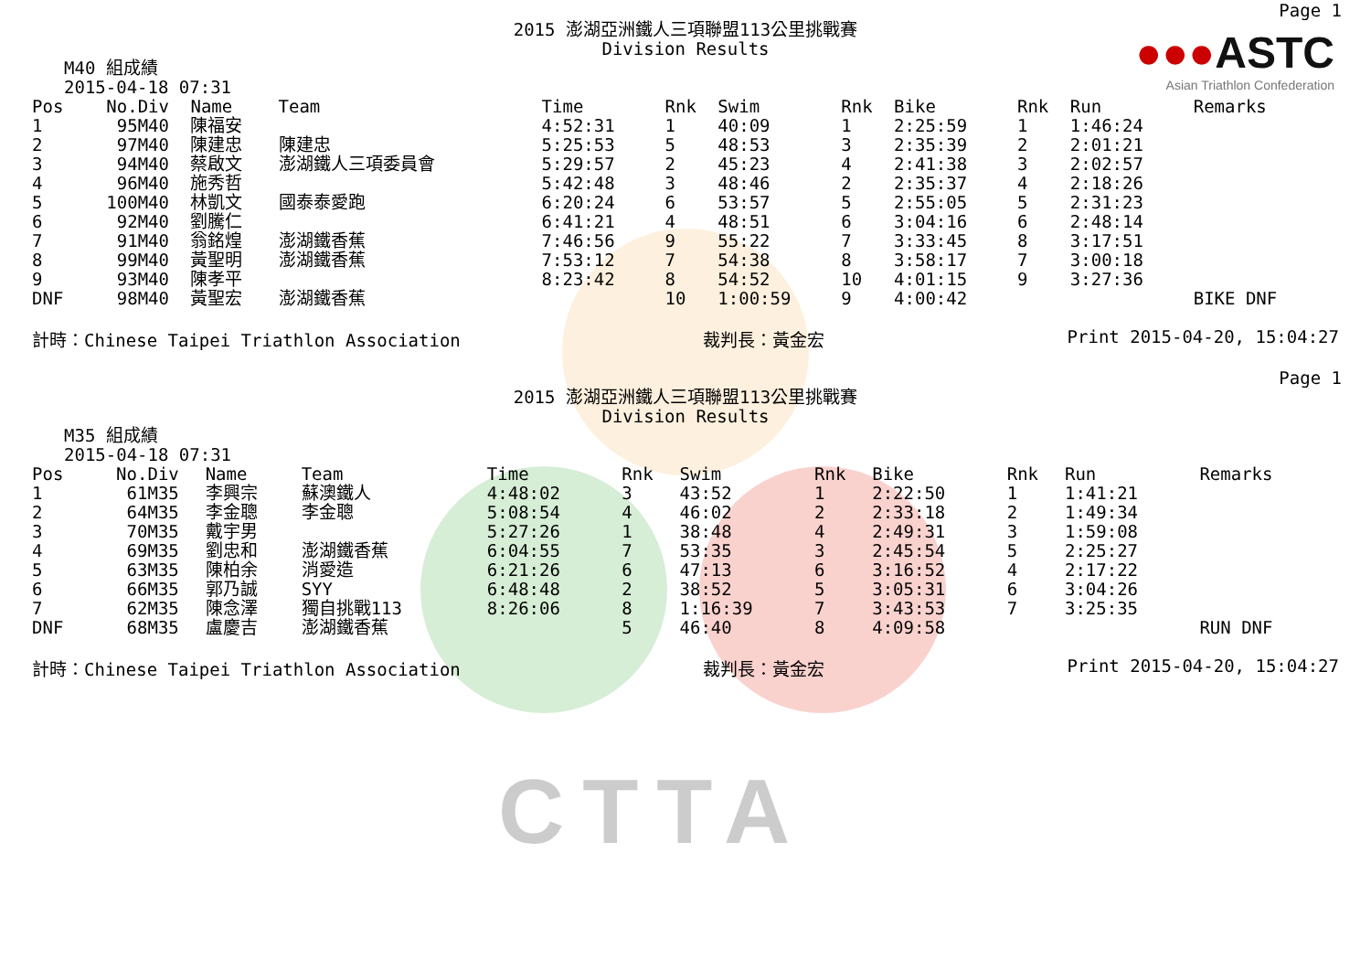CTTA
Page 1
●●●ASTC
Asian Triathlon Confederation
2015 澎湖亞洲鐵人三項聯盟113公里挑戰賽
Division Results
M40 組成績
2015-04-18 07:31
| Pos | No. | Div | Name | Team | Time | Rnk | Swim | Rnk | Bike | Rnk | Run | Remarks |
| --- | --- | --- | --- | --- | --- | --- | --- | --- | --- | --- | --- | --- |
| 1 | 95 | M40 | 陳福安 | | 4:52:31 | 1 | 40:09 | 1 | 2:25:59 | 1 | 1:46:24 | |
| 2 | 97 | M40 | 陳建忠 | 陳建忠 | 5:25:53 | 5 | 48:53 | 3 | 2:35:39 | 2 | 2:01:21 | |
| 3 | 94 | M40 | 蔡啟文 | 澎湖鐵人三項委員會 | 5:29:57 | 2 | 45:23 | 4 | 2:41:38 | 3 | 2:02:57 | |
| 4 | 96 | M40 | 施秀哲 | | 5:42:48 | 3 | 48:46 | 2 | 2:35:37 | 4 | 2:18:26 | |
| 5 | 100 | M40 | 林凱文 | 國泰泰愛跑 | 6:20:24 | 6 | 53:57 | 5 | 2:55:05 | 5 | 2:31:23 | |
| 6 | 92 | M40 | 劉騰仁 | | 6:41:21 | 4 | 48:51 | 6 | 3:04:16 | 6 | 2:48:14 | |
| 7 | 91 | M40 | 翁銘煌 | 澎湖鐵香蕉 | 7:46:56 | 9 | 55:22 | 7 | 3:33:45 | 8 | 3:17:51 | |
| 8 | 99 | M40 | 黃聖明 | 澎湖鐵香蕉 | 7:53:12 | 7 | 54:38 | 8 | 3:58:17 | 7 | 3:00:18 | |
| 9 | 93 | M40 | 陳孝平 | | 8:23:42 | 8 | 54:52 | 10 | 4:01:15 | 9 | 3:27:36 | |
| DNF | 98 | M40 | 黃聖宏 | 澎湖鐵香蕉 | | 10 | 1:00:59 | 9 | 4:00:42 | | | BIKE DNF |
計時：Chinese Taipei Triathlon Association 裁判長：黃金宏 Print 2015-04-20, 15:04:27
Page 1
2015 澎湖亞洲鐵人三項聯盟113公里挑戰賽
Division Results
M35 組成績
2015-04-18 07:31
| Pos | No. | Div | Name | Team | Time | Rnk | Swim | Rnk | Bike | Rnk | Run | Remarks |
| --- | --- | --- | --- | --- | --- | --- | --- | --- | --- | --- | --- | --- |
| 1 | 61 | M35 | 李興宗 | 蘇澳鐵人 | 4:48:02 | 3 | 43:52 | 1 | 2:22:50 | 1 | 1:41:21 | |
| 2 | 64 | M35 | 李金聰 | 李金聰 | 5:08:54 | 4 | 46:02 | 2 | 2:33:18 | 2 | 1:49:34 | |
| 3 | 70 | M35 | 戴宇男 | | 5:27:26 | 1 | 38:48 | 4 | 2:49:31 | 3 | 1:59:08 | |
| 4 | 69 | M35 | 劉忠和 | 澎湖鐵香蕉 | 6:04:55 | 7 | 53:35 | 3 | 2:45:54 | 5 | 2:25:27 | |
| 5 | 63 | M35 | 陳柏余 | 消愛造 | 6:21:26 | 6 | 47:13 | 6 | 3:16:52 | 4 | 2:17:22 | |
| 6 | 66 | M35 | 郭乃誠 | SYY | 6:48:48 | 2 | 38:52 | 5 | 3:05:31 | 6 | 3:04:26 | |
| 7 | 62 | M35 | 陳念澤 | 獨自挑戰113 | 8:26:06 | 8 | 1:16:39 | 7 | 3:43:53 | 7 | 3:25:35 | |
| DNF | 68 | M35 | 盧慶吉 | 澎湖鐵香蕉 | | 5 | 46:40 | 8 | 4:09:58 | | | RUN DNF |
計時：Chinese Taipei Triathlon Association 裁判長：黃金宏 Print 2015-04-20, 15:04:27